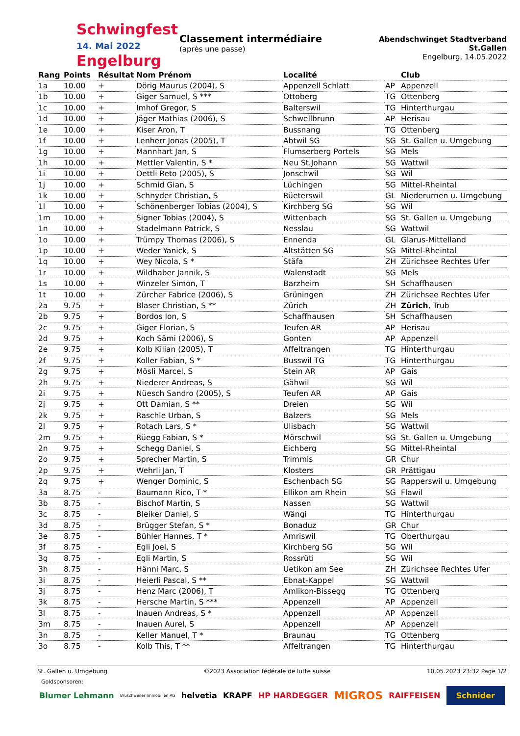Schwingfest
14. Mai 2022 Engelburg
Classement intermédiaire
(après une passe)
Abendschwinget Stadtverband St.Gallen
Engelburg, 14.05.2022
| Rang | Points | Résultat | Nom Prénom | Localité | | Club |
| --- | --- | --- | --- | --- | --- | --- |
| 1a | 10.00 | + | Dörig Maurus (2004), S | Appenzell Schlatt | AP | Appenzell |
| 1b | 10.00 | + | Giger Samuel, S *** | Ottoberg | TG | Ottenberg |
| 1c | 10.00 | + | Imhof Gregor, S | Balterswil | TG | Hinterthurgau |
| 1d | 10.00 | + | Jäger Mathias (2006), S | Schwellbrunn | AP | Herisau |
| 1e | 10.00 | + | Kiser Aron, T | Bussnang | TG | Ottenberg |
| 1f | 10.00 | + | Lenherr Jonas (2005), T | Abtwil SG | SG | St. Gallen u. Umgebung |
| 1g | 10.00 | + | Mannhart Jan, S | Flumserberg Portels | SG | Mels |
| 1h | 10.00 | + | Mettler Valentin, S * | Neu St.Johann | SG | Wattwil |
| 1i | 10.00 | + | Oettli Reto (2005), S | Jonschwil | SG | Wil |
| 1j | 10.00 | + | Schmid Gian, S | Lüchingen | SG | Mittel-Rheintal |
| 1k | 10.00 | + | Schnyder Christian, S | Rüeterswil | GL | Niederurnen u. Umgebung |
| 1l | 10.00 | + | Schönenberger Tobias (2004), S | Kirchberg SG | SG | Wil |
| 1m | 10.00 | + | Signer Tobias (2004), S | Wittenbach | SG | St. Gallen u. Umgebung |
| 1n | 10.00 | + | Stadelmann Patrick, S | Nesslau | SG | Wattwil |
| 1o | 10.00 | + | Trümpy Thomas (2006), S | Ennenda | GL | Glarus-Mittelland |
| 1p | 10.00 | + | Weder Yanick, S | Altstätten SG | SG | Mittel-Rheintal |
| 1q | 10.00 | + | Wey Nicola, S * | Stäfa | ZH | Zürichsee Rechtes Ufer |
| 1r | 10.00 | + | Wildhaber Jannik, S | Walenstadt | SG | Mels |
| 1s | 10.00 | + | Winzeler Simon, T | Barzheim | SH | Schaffhausen |
| 1t | 10.00 | + | Zürcher Fabrice (2006), S | Grüningen | ZH | Zürichsee Rechtes Ufer |
| 2a | 9.75 | + | Blaser Christian, S ** | Zürich | ZH | Zürich , Trub |
| 2b | 9.75 | + | Bordos Ion, S | Schaffhausen | SH | Schaffhausen |
| 2c | 9.75 | + | Giger Florian, S | Teufen AR | AP | Herisau |
| 2d | 9.75 | + | Koch Sämi (2006), S | Gonten | AP | Appenzell |
| 2e | 9.75 | + | Kolb Kilian (2005), T | Affeltrangen | TG | Hinterthurgau |
| 2f | 9.75 | + | Koller Fabian, S * | Busswil TG | TG | Hinterthurgau |
| 2g | 9.75 | + | Mösli Marcel, S | Stein AR | AP | Gais |
| 2h | 9.75 | + | Niederer Andreas, S | Gähwil | SG | Wil |
| 2i | 9.75 | + | Nüesch Sandro (2005), S | Teufen AR | AP | Gais |
| 2j | 9.75 | + | Ott Damian, S ** | Dreien | SG | Wil |
| 2k | 9.75 | + | Raschle Urban, S | Balzers | SG | Mels |
| 2l | 9.75 | + | Rotach Lars, S * | Ulisbach | SG | Wattwil |
| 2m | 9.75 | + | Rüegg Fabian, S * | Mörschwil | SG | St. Gallen u. Umgebung |
| 2n | 9.75 | + | Schegg Daniel, S | Eichberg | SG | Mittel-Rheintal |
| 2o | 9.75 | + | Sprecher Martin, S | Trimmis | GR | Chur |
| 2p | 9.75 | + | Wehrli Jan, T | Klosters | GR | Prättigau |
| 2q | 9.75 | + | Wenger Dominic, S | Eschenbach SG | SG | Rapperswil u. Umgebung |
| 3a | 8.75 | - | Baumann Rico, T * | Ellikon am Rhein | SG | Flawil |
| 3b | 8.75 | - | Bischof Martin, S | Nassen | SG | Wattwil |
| 3c | 8.75 | - | Bleiker Daniel, S | Wängi | TG | Hinterthurgau |
| 3d | 8.75 | - | Brügger Stefan, S * | Bonaduz | GR | Chur |
| 3e | 8.75 | - | Bühler Hannes, T * | Amriswil | TG | Oberthurgau |
| 3f | 8.75 | - | Egli Joel, S | Kirchberg SG | SG | Wil |
| 3g | 8.75 | - | Egli Martin, S | Rossrüti | SG | Wil |
| 3h | 8.75 | - | Hänni Marc, S | Uetikon am See | ZH | Zürichsee Rechtes Ufer |
| 3i | 8.75 | - | Heierli Pascal, S ** | Ebnat-Kappel | SG | Wattwil |
| 3j | 8.75 | - | Henz Marc (2006), T | Amlikon-Bissegg | TG | Ottenberg |
| 3k | 8.75 | - | Hersche Martin, S *** | Appenzell | AP | Appenzell |
| 3l | 8.75 | - | Inauen Andreas, S * | Appenzell | AP | Appenzell |
| 3m | 8.75 | - | Inauen Aurel, S | Appenzell | AP | Appenzell |
| 3n | 8.75 | - | Keller Manuel, T * | Braunau | TG | Ottenberg |
| 3o | 8.75 | - | Kolb This, T ** | Affeltrangen | TG | Hinterthurgau |
St. Gallen u. Umgebung ©2023 Association fédérale de lutte suisse 10.05.2023 23:32 Page 1/2
Goldsponsoren:
Blumer Lehmann Brüschweiler Immobilien AG helvetia KRAPF HP HARDEGGER MIGROS RAIFFEISEN Schnider